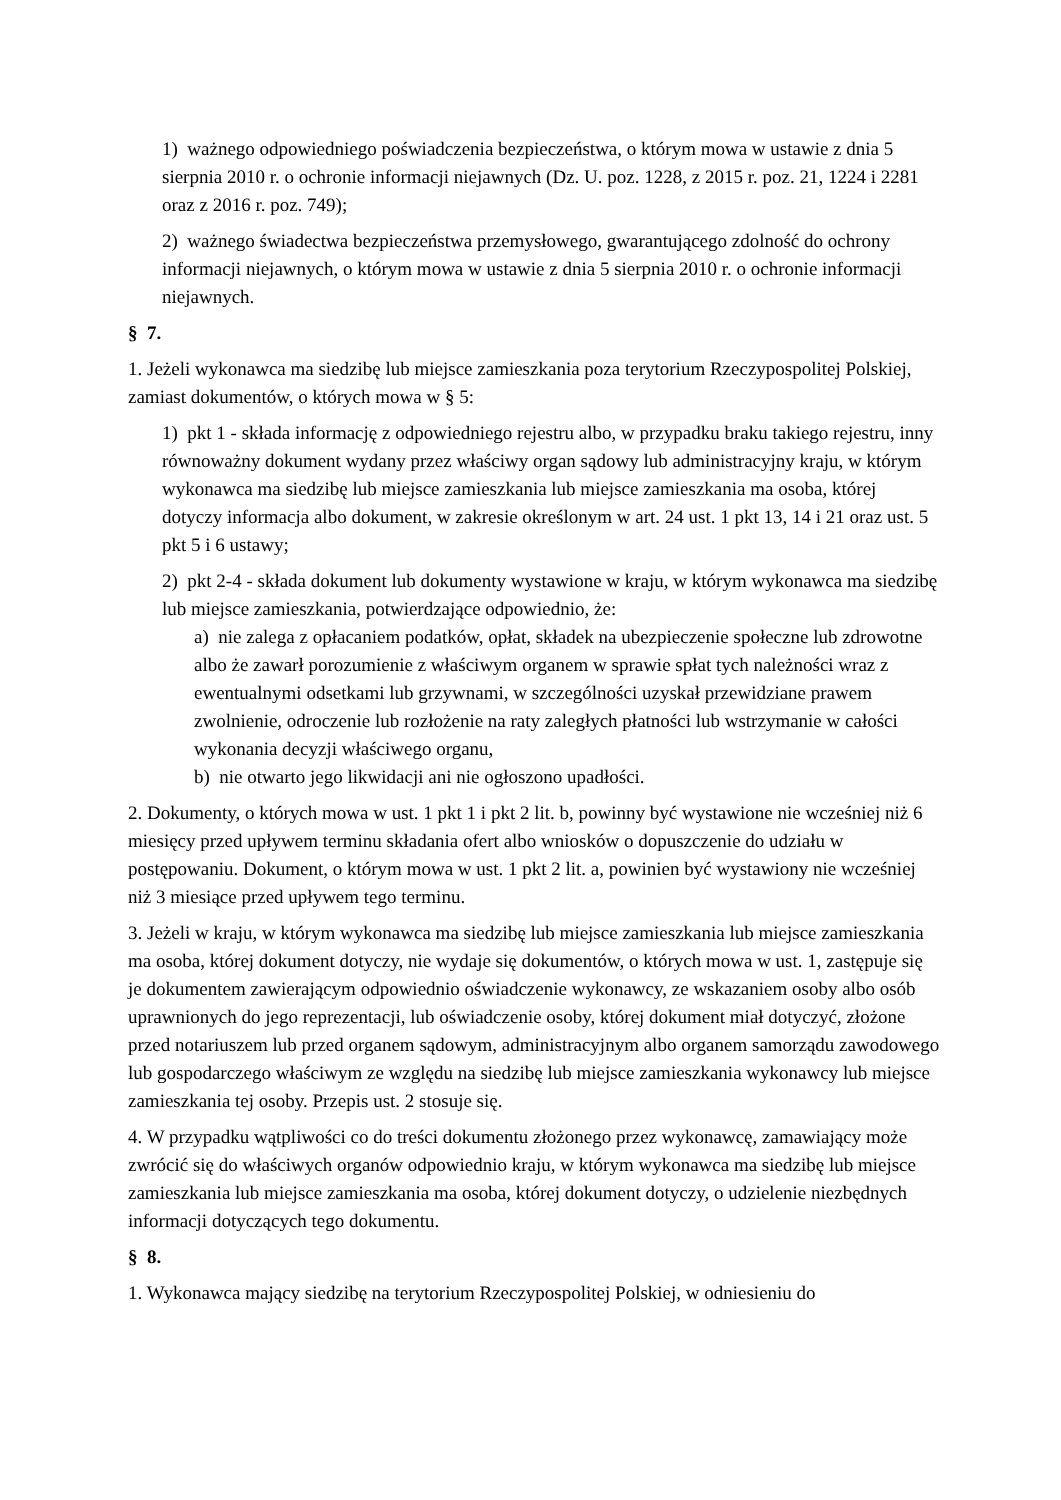1) ważnego odpowiedniego poświadczenia bezpieczeństwa, o którym mowa w ustawie z dnia 5 sierpnia 2010 r. o ochronie informacji niejawnych (Dz. U. poz. 1228, z 2015 r. poz. 21, 1224 i 2281 oraz z 2016 r. poz. 749);
2) ważnego świadectwa bezpieczeństwa przemysłowego, gwarantującego zdolność do ochrony informacji niejawnych, o którym mowa w ustawie z dnia 5 sierpnia 2010 r. o ochronie informacji niejawnych.
§ 7.
1. Jeżeli wykonawca ma siedzibę lub miejsce zamieszkania poza terytorium Rzeczypospolitej Polskiej, zamiast dokumentów, o których mowa w § 5:
1) pkt 1 - składa informację z odpowiedniego rejestru albo, w przypadku braku takiego rejestru, inny równoważny dokument wydany przez właściwy organ sądowy lub administracyjny kraju, w którym wykonawca ma siedzibę lub miejsce zamieszkania lub miejsce zamieszkania ma osoba, której dotyczy informacja albo dokument, w zakresie określonym w art. 24 ust. 1 pkt 13, 14 i 21 oraz ust. 5 pkt 5 i 6 ustawy;
2) pkt 2-4 - składa dokument lub dokumenty wystawione w kraju, w którym wykonawca ma siedzibę lub miejsce zamieszkania, potwierdzające odpowiednio, że:
a) nie zalega z opłacaniem podatków, opłat, składek na ubezpieczenie społeczne lub zdrowotne albo że zawarł porozumienie z właściwym organem w sprawie spłat tych należności wraz z ewentualnymi odsetkami lub grzywnami, w szczególności uzyskał przewidziane prawem zwolnienie, odroczenie lub rozłożenie na raty zaległych płatności lub wstrzymanie w całości wykonania decyzji właściwego organu,
b) nie otwarto jego likwidacji ani nie ogłoszono upadłości.
2. Dokumenty, o których mowa w ust. 1 pkt 1 i pkt 2 lit. b, powinny być wystawione nie wcześniej niż 6 miesięcy przed upływem terminu składania ofert albo wniosków o dopuszczenie do udziału w postępowaniu. Dokument, o którym mowa w ust. 1 pkt 2 lit. a, powinien być wystawiony nie wcześniej niż 3 miesiące przed upływem tego terminu.
3. Jeżeli w kraju, w którym wykonawca ma siedzibę lub miejsce zamieszkania lub miejsce zamieszkania ma osoba, której dokument dotyczy, nie wydaje się dokumentów, o których mowa w ust. 1, zastępuje się je dokumentem zawierającym odpowiednio oświadczenie wykonawcy, ze wskazaniem osoby albo osób uprawnionych do jego reprezentacji, lub oświadczenie osoby, której dokument miał dotyczyć, złożone przed notariuszem lub przed organem sądowym, administracyjnym albo organem samorządu zawodowego lub gospodarczego właściwym ze względu na siedzibę lub miejsce zamieszkania wykonawcy lub miejsce zamieszkania tej osoby. Przepis ust. 2 stosuje się.
4. W przypadku wątpliwości co do treści dokumentu złożonego przez wykonawcę, zamawiający może zwrócić się do właściwych organów odpowiednio kraju, w którym wykonawca ma siedzibę lub miejsce zamieszkania lub miejsce zamieszkania ma osoba, której dokument dotyczy, o udzielenie niezbędnych informacji dotyczących tego dokumentu.
§ 8.
1. Wykonawca mający siedzibę na terytorium Rzeczypospolitej Polskiej, w odniesieniu do